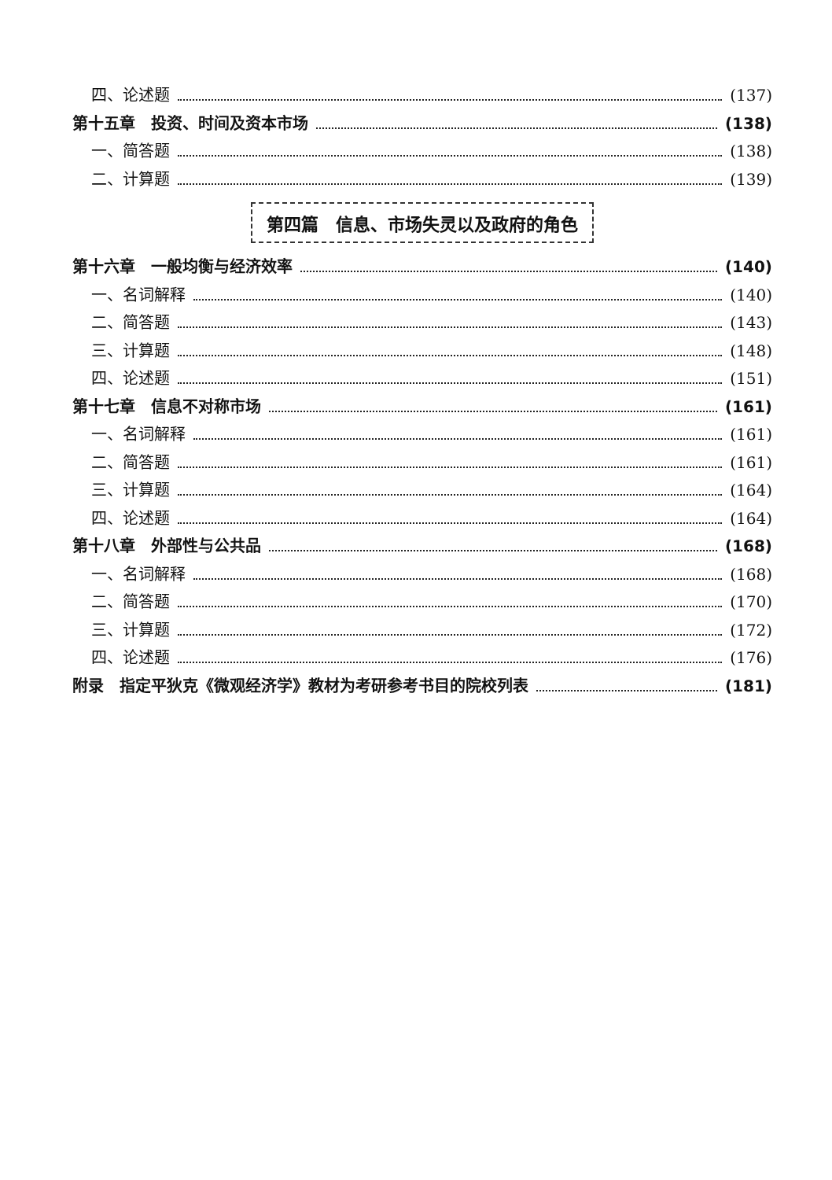四、论述题 (137)
第十五章　投资、时间及资本市场 (138)
一、简答题 (138)
二、计算题 (139)
第四篇　信息、市场失灵以及政府的角色
第十六章　一般均衡与经济效率 (140)
一、名词解释 (140)
二、简答题 (143)
三、计算题 (148)
四、论述题 (151)
第十七章　信息不对称市场 (161)
一、名词解释 (161)
二、简答题 (161)
三、计算题 (164)
四、论述题 (164)
第十八章　外部性与公共品 (168)
一、名词解释 (168)
二、简答题 (170)
三、计算题 (172)
四、论述题 (176)
附录　指定平狄克《微观经济学》教材为考研参考书目的院校列表 (181)